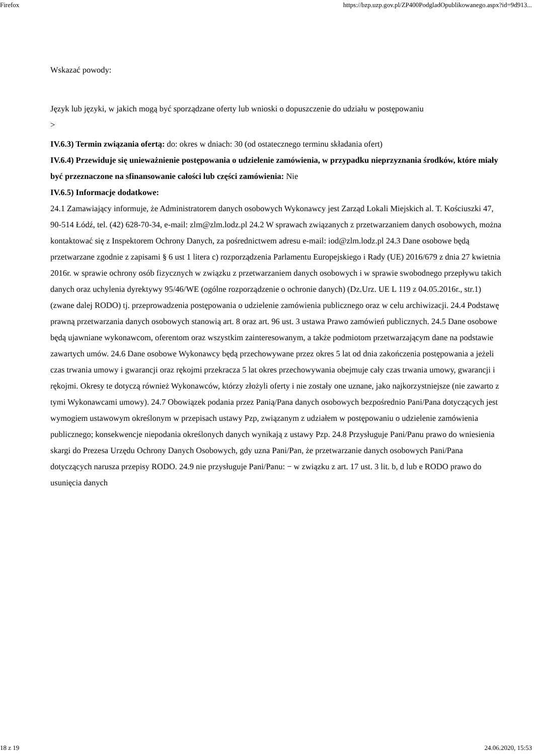Firefox https://bzp.uzp.gov.pl/ZP400PodgladOpublikowanego.aspx?id=9d913...
Wskazać powody:
Język lub języki, w jakich mogą być sporządzane oferty lub wnioski o dopuszczenie do udziału w postępowaniu
>
IV.6.3) Termin związania ofertą: do: okres w dniach: 30 (od ostatecznego terminu składania ofert)
IV.6.4) Przewiduje się unieważnienie postępowania o udzielenie zamówienia, w przypadku nieprzyznania środków, które miały być przeznaczone na sfinansowanie całości lub części zamówienia: Nie
IV.6.5) Informacje dodatkowe:
24.1 Zamawiający informuje, że Administratorem danych osobowych Wykonawcy jest Zarząd Lokali Miejskich al. T. Kościuszki 47, 90-514 Łódź, tel. (42) 628-70-34, e-mail: zlm@zlm.lodz.pl 24.2 W sprawach związanych z przetwarzaniem danych osobowych, można kontaktować się z Inspektorem Ochrony Danych, za pośrednictwem adresu e-mail: iod@zlm.lodz.pl 24.3 Dane osobowe będą przetwarzane zgodnie z zapisami § 6 ust 1 litera c) rozporządzenia Parlamentu Europejskiego i Rady (UE) 2016/679 z dnia 27 kwietnia 2016r. w sprawie ochrony osób fizycznych w związku z przetwarzaniem danych osobowych i w sprawie swobodnego przepływu takich danych oraz uchylenia dyrektywy 95/46/WE (ogólne rozporządzenie o ochronie danych) (Dz.Urz. UE L 119 z 04.05.2016r., str.1) (zwane dalej RODO) tj. przeprowadzenia postępowania o udzielenie zamówienia publicznego oraz w celu archiwizacji. 24.4 Podstawę prawną przetwarzania danych osobowych stanowią art. 8 oraz art. 96 ust. 3 ustawa Prawo zamówień publicznych. 24.5 Dane osobowe będą ujawniane wykonawcom, oferentom oraz wszystkim zainteresowanym, a także podmiotom przetwarzającym dane na podstawie zawartych umów. 24.6 Dane osobowe Wykonawcy będą przechowywane przez okres 5 lat od dnia zakończenia postępowania a jeżeli czas trwania umowy i gwarancji oraz rękojmi przekracza 5 lat okres przechowywania obejmuje cały czas trwania umowy, gwarancji i rękojmi. Okresy te dotyczą również Wykonawców, którzy złożyli oferty i nie zostały one uznane, jako najkorzystniejsze (nie zawarto z tymi Wykonawcami umowy). 24.7 Obowiązek podania przez Panią/Pana danych osobowych bezpośrednio Pani/Pana dotyczących jest wymogiem ustawowym określonym w przepisach ustawy Pzp, związanym z udziałem w postępowaniu o udzielenie zamówienia publicznego; konsekwencje niepodania określonych danych wynikają z ustawy Pzp. 24.8 Przysługuje Pani/Panu prawo do wniesienia skargi do Prezesa Urzędu Ochrony Danych Osobowych, gdy uzna Pani/Pan, że przetwarzanie danych osobowych Pani/Pana dotyczących narusza przepisy RODO. 24.9 nie przysługuje Pani/Panu: − w związku z art. 17 ust. 3 lit. b, d lub e RODO prawo do usunięcia danych
18 z 19 24.06.2020, 15:53